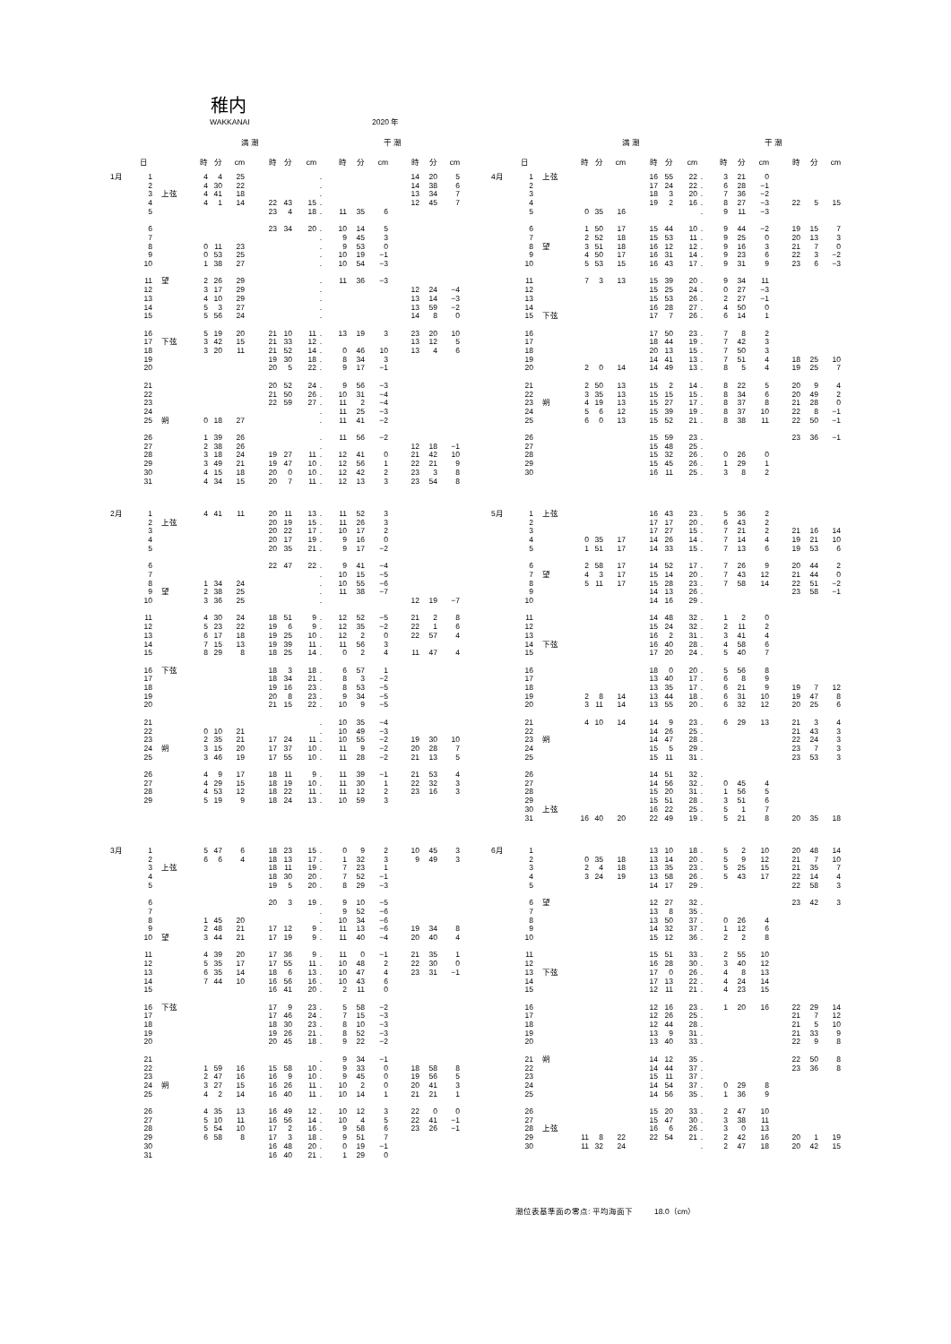稚内
WAKKANAI 2020 年
| | | | 満 潮 | | | | | | | 干 潮 | | | | | |
| --- | --- | --- | --- | --- | --- | --- | --- | --- | --- | --- | --- | --- | --- | --- | --- |
| | 日 | | 時 | 分 | cm | 時 | 分 | cm | | 時 | 分 | cm | 時 | 分 | cm |
| 1月 | 1 | | 4 | 4 | 25 | | | | . | | | | 14 | 20 | 5 |
| | 2 | | 4 | 30 | 22 | | | | . | | | | 14 | 38 | 6 |
| | 3 | 上弦 | 4 | 41 | 18 | | | | . | | | | 13 | 34 | 7 |
| | 4 | | 4 | 1 | 14 | 22 | 43 | 15 | . | | | | 12 | 45 | 7 |
| | 5 | | | | | 23 | 4 | 18 | . | 11 | 35 | 6 | | | |
| | 6 | | | | | 23 | 34 | 20 | . | 10 | 14 | 5 | | | |
| | 7 | | | | | | | | . | 9 | 45 | 3 | | | |
| | 8 | | 0 | 11 | 23 | | | | . | 9 | 53 | 0 | | | |
| | 9 | | 0 | 53 | 25 | | | | . | 10 | 19 | −1 | | | |
| | 10 | | 1 | 38 | 27 | | | | . | 10 | 54 | −3 | | | |
| | 11 | 望 | 2 | 26 | 29 | | | | . | 11 | 36 | −3 | | | |
| | 12 | | 3 | 17 | 29 | | | | . | | | | 12 | 24 | −4 |
| | 13 | | 4 | 10 | 29 | | | | . | | | | 13 | 14 | −3 |
| | 14 | | 5 | 3 | 27 | | | | . | | | | 13 | 59 | −2 |
| | 15 | | 5 | 56 | 24 | | | | . | | | | 14 | 8 | 0 |
| | 16 | | 5 | 19 | 20 | 21 | 10 | 11 | . | 13 | 19 | 3 | 23 | 20 | 10 |
| | 17 | 下弦 | 3 | 42 | 15 | 21 | 33 | 12 | . | | | | 13 | 12 | 5 |
| | 18 | | 3 | 20 | 11 | 21 | 52 | 14 | . | 0 | 46 | 10 | 13 | 4 | 6 |
| | 19 | | | | | 19 | 30 | 18 | . | 8 | 34 | 3 | | | |
| | 20 | | | | | 20 | 5 | 22 | . | 9 | 17 | −1 | | | |
| | 21 | | | | | 20 | 52 | 24 | . | 9 | 56 | −3 | | | |
| | 22 | | | | | 21 | 50 | 26 | . | 10 | 31 | −4 | | | |
| | 23 | | | | | 22 | 59 | 27 | . | 11 | 2 | −4 | | | |
| | 24 | | | | | | | | . | 11 | 25 | −3 | | | |
| | 25 | 朔 | 0 | 18 | 27 | | | | . | 11 | 41 | −2 | | | |
| | 26 | | 1 | 39 | 26 | | | | . | 11 | 56 | −2 | | | |
| | 27 | | 2 | 38 | 26 | | | | . | | | | 12 | 18 | −1 |
| | 28 | | 3 | 18 | 24 | 19 | 27 | 11 | . | 12 | 41 | 0 | 21 | 42 | 10 |
| | 29 | | 3 | 49 | 21 | 19 | 47 | 10 | . | 12 | 56 | 1 | 22 | 21 | 9 |
| | 30 | | 4 | 15 | 18 | 20 | 0 | 10 | . | 12 | 42 | 2 | 23 | 3 | 8 |
| | 31 | | 4 | 34 | 15 | 20 | 7 | 11 | . | 12 | 13 | 3 | 23 | 54 | 8 |
| 2月 | 1 | | 4 | 41 | 11 | 20 | 11 | 13 | . | 11 | 52 | 3 | | | |
| | 2 | 上弦 | | | | 20 | 19 | 15 | . | 11 | 26 | 3 | | | |
| | 3 | | | | | 20 | 22 | 17 | . | 10 | 17 | 2 | | | |
| | 4 | | | | | 20 | 17 | 19 | . | 9 | 16 | 0 | | | |
| | 5 | | | | | 20 | 35 | 21 | . | 9 | 17 | −2 | | | |
| | 6 | | | | | 22 | 47 | 22 | . | 9 | 41 | −4 | | | |
| | 7 | | | | | | | | . | 10 | 15 | −5 | | | |
| | 8 | | 1 | 34 | 24 | | | | . | 10 | 55 | −6 | | | |
| | 9 | 望 | 2 | 38 | 25 | | | | . | 11 | 38 | −7 | | | |
| | 10 | | 3 | 36 | 25 | | | | . | | | | 12 | 19 | −7 |
| | 11 | | 4 | 30 | 24 | 18 | 51 | 9 | . | 12 | 52 | −5 | 21 | 2 | 8 |
| | 12 | | 5 | 23 | 22 | 19 | 6 | 9 | . | 12 | 35 | −2 | 22 | 1 | 6 |
| | 13 | | 6 | 17 | 18 | 19 | 25 | 10 | . | 12 | 2 | 0 | 22 | 57 | 4 |
| | 14 | | 7 | 15 | 13 | 19 | 39 | 11 | . | 11 | 56 | 3 | | | |
| | 15 | | 8 | 29 | 8 | 18 | 25 | 14 | . | 0 | 2 | 4 | 11 | 47 | 4 |
| | 16 | 下弦 | | | | 18 | 3 | 18 | . | 6 | 57 | 1 | | | |
| | 17 | | | | | 18 | 34 | 21 | . | 8 | 3 | −2 | | | |
| | 18 | | | | | 19 | 16 | 23 | . | 8 | 53 | −5 | | | |
| | 19 | | | | | 20 | 8 | 23 | . | 9 | 34 | −5 | | | |
| | 20 | | | | | 21 | 15 | 22 | . | 10 | 9 | −5 | | | |
| | 21 | | | | | | | | . | 10 | 35 | −4 | | | |
| | 22 | | 0 | 10 | 21 | | | | . | 10 | 49 | −3 | | | |
| | 23 | | 2 | 35 | 21 | 17 | 24 | 11 | . | 10 | 55 | −2 | 19 | 30 | 10 |
| | 24 | 朔 | 3 | 15 | 20 | 17 | 37 | 10 | . | 11 | 9 | −2 | 20 | 28 | 7 |
| | 25 | | 3 | 46 | 19 | 17 | 55 | 10 | . | 11 | 28 | −2 | 21 | 13 | 5 |
| | 26 | | 4 | 9 | 17 | 18 | 11 | 9 | . | 11 | 39 | −1 | 21 | 53 | 4 |
| | 27 | | 4 | 29 | 15 | 18 | 19 | 10 | . | 11 | 30 | 1 | 22 | 32 | 3 |
| | 28 | | 4 | 53 | 12 | 18 | 22 | 11 | . | 11 | 12 | 2 | 23 | 16 | 3 |
| | 29 | | 5 | 19 | 9 | 18 | 24 | 13 | . | 10 | 59 | 3 | | | |
| 3月 | 1 | | 5 | 47 | 6 | 18 | 23 | 15 | . | 0 | 9 | 2 | 10 | 45 | 3 |
| | 2 | | 6 | 6 | 4 | 18 | 13 | 17 | . | 1 | 32 | 3 | 9 | 49 | 3 |
| | 3 | 上弦 | | | | 18 | 11 | 19 | . | 7 | 23 | 1 | | | |
| | 4 | | | | | 18 | 30 | 20 | . | 7 | 52 | −1 | | | |
| | 5 | | | | | 19 | 5 | 20 | . | 8 | 29 | −3 | | | |
| | 6 | | | | | 20 | 3 | 19 | . | 9 | 10 | −5 | | | |
| | 7 | | | | | | | | . | 9 | 52 | −6 | | | |
| | 8 | | 1 | 45 | 20 | | | | . | 10 | 34 | −6 | | | |
| | 9 | | 2 | 48 | 21 | 17 | 12 | 9 | . | 11 | 13 | −6 | 19 | 34 | 8 |
| | 10 | 望 | 3 | 44 | 21 | 17 | 19 | 9 | . | 11 | 40 | −4 | 20 | 40 | 4 |
| | 11 | | 4 | 39 | 20 | 17 | 36 | 9 | . | 11 | 0 | −1 | 21 | 35 | 1 |
| | 12 | | 5 | 35 | 17 | 17 | 55 | 11 | . | 10 | 48 | 2 | 22 | 30 | 0 |
| | 13 | | 6 | 35 | 14 | 18 | 6 | 13 | . | 10 | 47 | 4 | 23 | 31 | −1 |
| | 14 | | 7 | 44 | 10 | 16 | 56 | 16 | . | 10 | 43 | 6 | | | |
| | 15 | | | | | 16 | 41 | 20 | . | 2 | 11 | 0 | | | |
| | 16 | 下弦 | | | | 17 | 9 | 23 | . | 5 | 58 | −2 | | | |
| | 17 | | | | | 17 | 46 | 24 | . | 7 | 15 | −3 | | | |
| | 18 | | | | | 18 | 30 | 23 | . | 8 | 10 | −3 | | | |
| | 19 | | | | | 19 | 26 | 21 | . | 8 | 52 | −3 | | | |
| | 20 | | | | | 20 | 45 | 18 | . | 9 | 22 | −2 | | | |
| | 21 | | | | | | | | . | 9 | 34 | −1 | | | |
| | 22 | | 1 | 59 | 16 | 15 | 58 | 10 | . | 9 | 33 | 0 | 18 | 58 | 8 |
| | 23 | | 2 | 47 | 16 | 16 | 9 | 10 | . | 9 | 45 | 0 | 19 | 56 | 5 |
| | 24 | 朔 | 3 | 27 | 15 | 16 | 26 | 11 | . | 10 | 2 | 0 | 20 | 41 | 3 |
| | 25 | | 4 | 2 | 14 | 16 | 40 | 11 | . | 10 | 14 | 1 | 21 | 21 | 1 |
| | 26 | | 4 | 35 | 13 | 16 | 49 | 12 | . | 10 | 12 | 3 | 22 | 0 | 0 |
| | 27 | | 5 | 10 | 11 | 16 | 56 | 14 | . | 10 | 4 | 5 | 22 | 41 | −1 |
| | 28 | | 5 | 54 | 10 | 17 | 2 | 16 | . | 9 | 58 | 6 | 23 | 26 | −1 |
| | 29 | | 6 | 58 | 8 | 17 | 3 | 18 | . | 9 | 51 | 7 | | | |
| | 30 | | | | | 16 | 48 | 20 | . | 0 | 19 | −1 | | | |
| | 31 | | | | | 16 | 40 | 21 | . | 1 | 29 | 0 | | | |
| | | | 満 潮 | | | | | | | 干 潮 | | | | | |
| --- | --- | --- | --- | --- | --- | --- | --- | --- | --- | --- | --- | --- | --- | --- | --- |
| | 日 | | 時 | 分 | cm | 時 | 分 | cm | | 時 | 分 | cm | 時 | 分 | cm |
| 4月 | 1 | 上弦 | | | | 16 | 55 | 22 | . | 3 | 21 | 0 | | | |
| | 2 | | | | | 17 | 24 | 22 | . | 6 | 28 | −1 | | | |
| | 3 | | | | | 18 | 3 | 20 | . | 7 | 36 | −2 | | | |
| | 4 | | | | | 19 | 2 | 16 | . | 8 | 27 | −3 | 22 | 5 | 15 |
| | 5 | | 0 | 35 | 16 | | | | . | 9 | 11 | −3 | | | |
| | 6 | | 1 | 50 | 17 | 15 | 44 | 10 | . | 9 | 44 | −2 | 19 | 15 | 7 |
| | 7 | | 2 | 52 | 18 | 15 | 53 | 11 | . | 9 | 25 | 0 | 20 | 13 | 3 |
| | 8 | 望 | 3 | 51 | 18 | 16 | 12 | 12 | . | 9 | 16 | 3 | 21 | 7 | 0 |
| | 9 | | 4 | 50 | 17 | 16 | 31 | 14 | . | 9 | 23 | 6 | 22 | 3 | −2 |
| | 10 | | 5 | 53 | 15 | 16 | 43 | 17 | . | 9 | 31 | 9 | 23 | 6 | −3 |
| | 11 | | 7 | 3 | 13 | 15 | 39 | 20 | . | 9 | 34 | 11 | | | |
| | 12 | | | | | 15 | 25 | 24 | . | 0 | 27 | −3 | | | |
| | 13 | | | | | 15 | 53 | 26 | . | 2 | 27 | −1 | | | |
| | 14 | | | | | 16 | 28 | 27 | . | 4 | 50 | 0 | | | |
| | 15 | 下弦 | | | | 17 | 7 | 26 | . | 6 | 14 | 1 | | | |
| | 16 | | | | | 17 | 50 | 23 | . | 7 | 8 | 2 | | | |
| | 17 | | | | | 18 | 44 | 19 | . | 7 | 42 | 3 | | | |
| | 18 | | | | | 20 | 13 | 15 | . | 7 | 50 | 3 | | | |
| | 19 | | | | | 14 | 41 | 13 | . | 7 | 51 | 4 | 18 | 25 | 10 |
| | 20 | | 2 | 0 | 14 | 14 | 49 | 13 | . | 8 | 5 | 4 | 19 | 25 | 7 |
| | 21 | | 2 | 50 | 13 | 15 | 2 | 14 | . | 8 | 22 | 5 | 20 | 9 | 4 |
| | 22 | | 3 | 35 | 13 | 15 | 15 | 15 | . | 8 | 34 | 6 | 20 | 49 | 2 |
| | 23 | 朔 | 4 | 19 | 13 | 15 | 27 | 17 | . | 8 | 37 | 8 | 21 | 28 | 0 |
| | 24 | | 5 | 6 | 12 | 15 | 39 | 19 | . | 8 | 37 | 10 | 22 | 8 | −1 |
| | 25 | | 6 | 0 | 13 | 15 | 52 | 21 | . | 8 | 38 | 11 | 22 | 50 | −1 |
| | 26 | | | | | 15 | 59 | 23 | . | | | | 23 | 36 | −1 |
| | 27 | | | | | 15 | 48 | 25 | . | | | | | | |
| | 28 | | | | | 15 | 32 | 26 | . | 0 | 26 | 0 | | | |
| | 29 | | | | | 15 | 45 | 26 | . | 1 | 29 | 1 | | | |
| | 30 | | | | | 16 | 11 | 25 | . | 3 | 8 | 2 | | | |
| 5月 | 1 | 上弦 | | | | 16 | 43 | 23 | . | 5 | 36 | 2 | | | |
| | 2 | | | | | 17 | 17 | 20 | . | 6 | 43 | 2 | | | |
| | 3 | | | | | 17 | 27 | 15 | . | 7 | 21 | 2 | 21 | 16 | 14 |
| | 4 | | 0 | 35 | 17 | 14 | 26 | 14 | . | 7 | 14 | 4 | 19 | 21 | 10 |
| | 5 | | 1 | 51 | 17 | 14 | 33 | 15 | . | 7 | 13 | 6 | 19 | 53 | 6 |
| | 6 | | 2 | 58 | 17 | 14 | 52 | 17 | . | 7 | 26 | 9 | 20 | 44 | 2 |
| | 7 | 望 | 4 | 3 | 17 | 15 | 14 | 20 | . | 7 | 43 | 12 | 21 | 44 | 0 |
| | 8 | | 5 | 11 | 17 | 15 | 28 | 23 | . | 7 | 58 | 14 | 22 | 51 | −2 |
| | 9 | | | | | 14 | 13 | 26 | . | | | | 23 | 58 | −1 |
| | 10 | | | | | 14 | 16 | 29 | . | | | | | | |
| | 11 | | | | | 14 | 48 | 32 | . | 1 | 2 | 0 | | | |
| | 12 | | | | | 15 | 24 | 32 | . | 2 | 11 | 2 | | | |
| | 13 | | | | | 16 | 2 | 31 | . | 3 | 41 | 4 | | | |
| | 14 | 下弦 | | | | 16 | 40 | 28 | . | 4 | 58 | 6 | | | |
| | 15 | | | | | 17 | 20 | 24 | . | 5 | 40 | 7 | | | |
| | 16 | | | | | 18 | 0 | 20 | . | 5 | 56 | 8 | | | |
| | 17 | | | | | 13 | 40 | 17 | . | 6 | 8 | 9 | | | |
| | 18 | | | | | 13 | 35 | 17 | . | 6 | 21 | 9 | 19 | 7 | 12 |
| | 19 | | 2 | 8 | 14 | 13 | 44 | 18 | . | 6 | 31 | 10 | 19 | 47 | 8 |
| | 20 | | 3 | 11 | 14 | 13 | 55 | 20 | . | 6 | 32 | 12 | 20 | 25 | 6 |
| | 21 | | 4 | 10 | 14 | 14 | 9 | 23 | . | 6 | 29 | 13 | 21 | 3 | 4 |
| | 22 | | | | | 14 | 26 | 25 | . | | | | 21 | 43 | 3 |
| | 23 | 朔 | | | | 14 | 47 | 28 | . | | | | 22 | 24 | 3 |
| | 24 | | | | | 15 | 5 | 29 | . | | | | 23 | 7 | 3 |
| | 25 | | | | | 15 | 11 | 31 | . | | | | 23 | 53 | 3 |
| | 26 | | | | | 14 | 51 | 32 | . | | | | | | |
| | 27 | | | | | 14 | 56 | 32 | . | 0 | 45 | 4 | | | |
| | 28 | | | | | 15 | 20 | 31 | . | 1 | 56 | 5 | | | |
| | 29 | | | | | 15 | 51 | 28 | . | 3 | 51 | 6 | | | |
| | 30 | 上弦 | | | | 16 | 22 | 25 | . | 5 | 1 | 7 | | | |
| | 31 | | 16 | 40 | 20 | 22 | 49 | 19 | . | 5 | 21 | 8 | 20 | 35 | 18 |
| 6月 | 1 | | | | | 13 | 10 | 18 | . | 5 | 2 | 10 | 20 | 48 | 14 |
| | 2 | | 0 | 35 | 18 | 13 | 14 | 20 | . | 5 | 9 | 12 | 21 | 7 | 10 |
| | 3 | | 2 | 4 | 18 | 13 | 35 | 23 | . | 5 | 25 | 15 | 21 | 35 | 7 |
| | 4 | | 3 | 24 | 19 | 13 | 58 | 26 | . | 5 | 43 | 17 | 22 | 14 | 4 |
| | 5 | | | | | 14 | 17 | 29 | . | | | | 22 | 58 | 3 |
| | 6 | 望 | | | | 12 | 27 | 32 | . | | | | 23 | 42 | 3 |
| | 7 | | | | | 13 | 8 | 35 | . | | | | | | |
| | 8 | | | | | 13 | 50 | 37 | . | 0 | 26 | 4 | | | |
| | 9 | | | | | 14 | 32 | 37 | . | 1 | 12 | 6 | | | |
| | 10 | | | | | 15 | 12 | 36 | . | 2 | 2 | 8 | | | |
| | 11 | | | | | 15 | 51 | 33 | . | 2 | 55 | 10 | | | |
| | 12 | | | | | 16 | 28 | 30 | . | 3 | 40 | 12 | | | |
| | 13 | 下弦 | | | | 17 | 0 | 26 | . | 4 | 8 | 13 | | | |
| | 14 | | | | | 17 | 13 | 22 | . | 4 | 24 | 14 | | | |
| | 15 | | | | | 12 | 11 | 21 | . | 4 | 23 | 15 | | | |
| | 16 | | | | | 12 | 16 | 23 | . | 1 | 20 | 16 | 22 | 29 | 14 |
| | 17 | | | | | 12 | 26 | 25 | . | | | | 21 | 7 | 12 |
| | 18 | | | | | 12 | 44 | 28 | . | | | | 21 | 5 | 10 |
| | 19 | | | | | 13 | 9 | 31 | . | | | | 21 | 33 | 9 |
| | 20 | | | | | 13 | 40 | 33 | . | | | | 22 | 9 | 8 |
| | 21 | 朔 | | | | 14 | 12 | 35 | . | | | | 22 | 50 | 8 |
| | 22 | | | | | 14 | 44 | 37 | . | | | | 23 | 36 | 8 |
| | 23 | | | | | 15 | 11 | 37 | . | | | | | | |
| | 24 | | | | | 14 | 54 | 37 | . | 0 | 29 | 8 | | | |
| | 25 | | | | | 14 | 56 | 35 | . | 1 | 36 | 9 | | | |
| | 26 | | | | | 15 | 20 | 33 | . | 2 | 47 | 10 | | | |
| | 27 | | | | | 15 | 47 | 30 | . | 3 | 38 | 11 | | | |
| | 28 | 上弦 | | | | 16 | 6 | 26 | . | 3 | 0 | 13 | | | |
| | 29 | | 11 | 8 | 22 | 22 | 54 | 21 | . | 2 | 42 | 16 | 20 | 1 | 19 |
| | 30 | | 11 | 32 | 24 | | | | . | 2 | 47 | 18 | 20 | 42 | 15 |
潮位表基準面の零点: 平均海面下 18.0（cm）